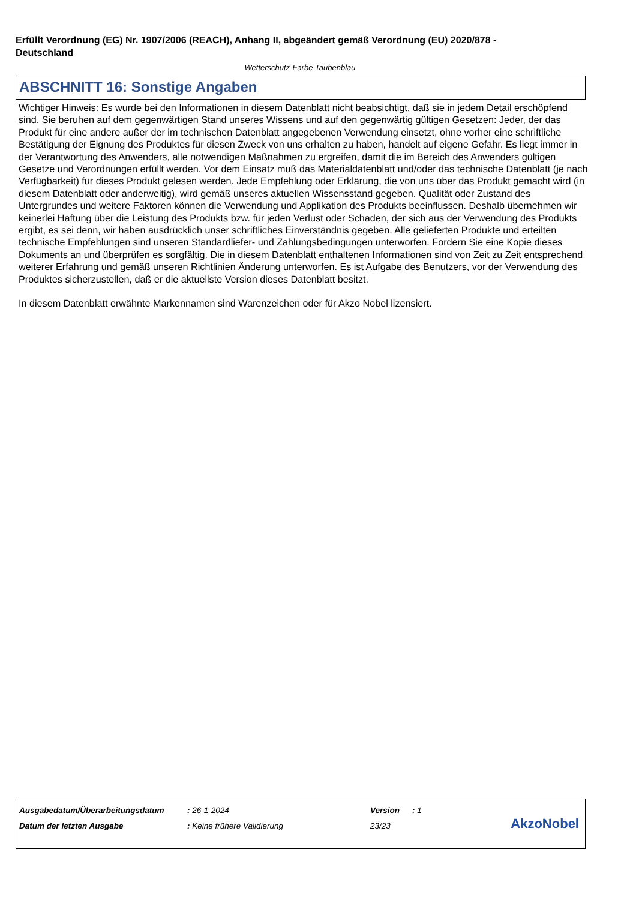Erfüllt Verordnung (EG) Nr. 1907/2006 (REACH), Anhang II, abgeändert gemäß Verordnung (EU) 2020/878 - Deutschland
Wetterschutz-Farbe Taubenblau
ABSCHNITT 16: Sonstige Angaben
Wichtiger Hinweis: Es wurde bei den Informationen in diesem Datenblatt nicht beabsichtigt, daß sie in jedem Detail erschöpfend sind. Sie beruhen auf dem gegenwärtigen Stand unseres Wissens und auf den gegenwärtig gültigen Gesetzen: Jeder, der das Produkt für eine andere außer der im technischen Datenblatt angegebenen Verwendung einsetzt, ohne vorher eine schriftliche Bestätigung der Eignung des Produktes für diesen Zweck von uns erhalten zu haben, handelt auf eigene Gefahr. Es liegt immer in der Verantwortung des Anwenders, alle notwendigen Maßnahmen zu ergreifen, damit die im Bereich des Anwenders gültigen Gesetze und Verordnungen erfüllt werden. Vor dem Einsatz muß das Materialdatenblatt und/oder das technische Datenblatt (je nach Verfügbarkeit) für dieses Produkt gelesen werden. Jede Empfehlung oder Erklärung, die von uns über das Produkt gemacht wird (in diesem Datenblatt oder anderweitig), wird gemäß unseres aktuellen Wissensstand gegeben. Qualität oder Zustand des Untergrundes und weitere Faktoren können die Verwendung und Applikation des Produkts beeinflussen. Deshalb übernehmen wir keinerlei Haftung über die Leistung des Produkts bzw. für jeden Verlust oder Schaden, der sich aus der Verwendung des Produkts ergibt, es sei denn, wir haben ausdrücklich unser schriftliches Einverständnis gegeben. Alle gelieferten Produkte und erteilten technische Empfehlungen sind unseren Standardliefer- und Zahlungsbedingungen unterworfen. Fordern Sie eine Kopie dieses Dokuments an und überprüfen es sorgfältig. Die in diesem Datenblatt enthaltenen Informationen sind von Zeit zu Zeit entsprechend weiterer Erfahrung und gemäß unseren Richtlinien Änderung unterworfen. Es ist Aufgabe des Benutzers, vor der Verwendung des Produktes sicherzustellen, daß er die aktuellste Version dieses Datenblatt besitzt.
In diesem Datenblatt erwähnte Markennamen sind Warenzeichen oder für Akzo Nobel lizensiert.
| Ausgabedatum/Überarbeitungsdatum | : 26-1-2024 | Version | : 1 |
| Datum der letzten Ausgabe | : Keine frühere Validierung | 23/23 | |
AkzoNobel